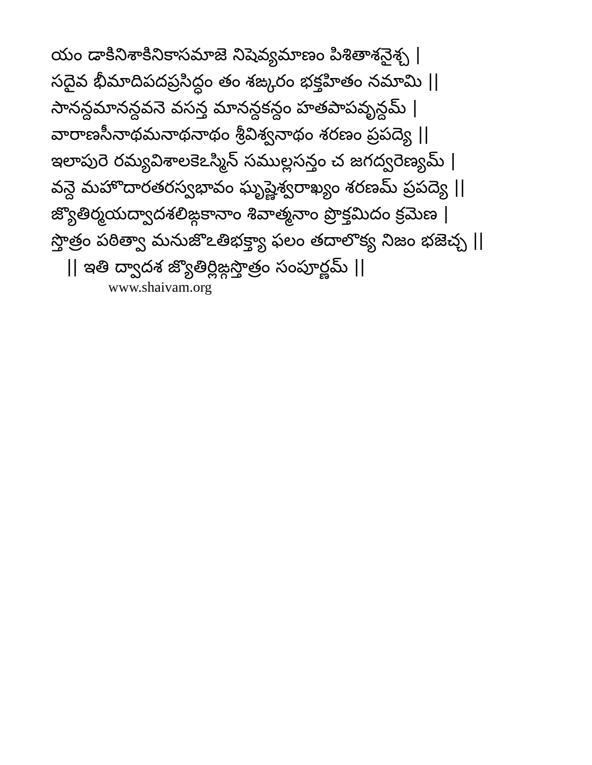యం డాకినిశాకినికాసమాజె నిషెవ్యమాణం పిశితాశనైశ్చ |
సదైవ భీమాదిపదప్రసిద్ధం తం శఙ్కరం భక్తహితం నమామి ||
సానన్దమానన్దవనె వసన్త మానన్దకన్దం హతపాపవృన్దమ్ |
వారాణసీనాథమనాథనాథం శ్రీవిశ్వనాథం శరణం ప్రపద్యె ||
ఇలాపురె రమ్యవిశాలకెఽస్మిన్ సముల్లసన్తం చ జగద్వరెణ్యమ్ |
వన్దె మహొదారతరస్వభావం ఘృష్ణెశ్వరాఖ్యం శరణమ్ ప్రపద్యె ||
జ్యొతిర్మయద్వాదశలిఙ్గకానాం శివాత్మనాం ప్రొక్తమిదం క్రమెణ |
స్తొత్రం పఠిత్వా మనుజొఽతిభక్త్యా ఫలం తదాలొక్య నిజం భజెచ్చ ||
|| ఇతి ద్వాదశ జ్యొతిర్లిఙ్గస్తొత్రం సంపూర్ణమ్ ||
www.shaivam.org